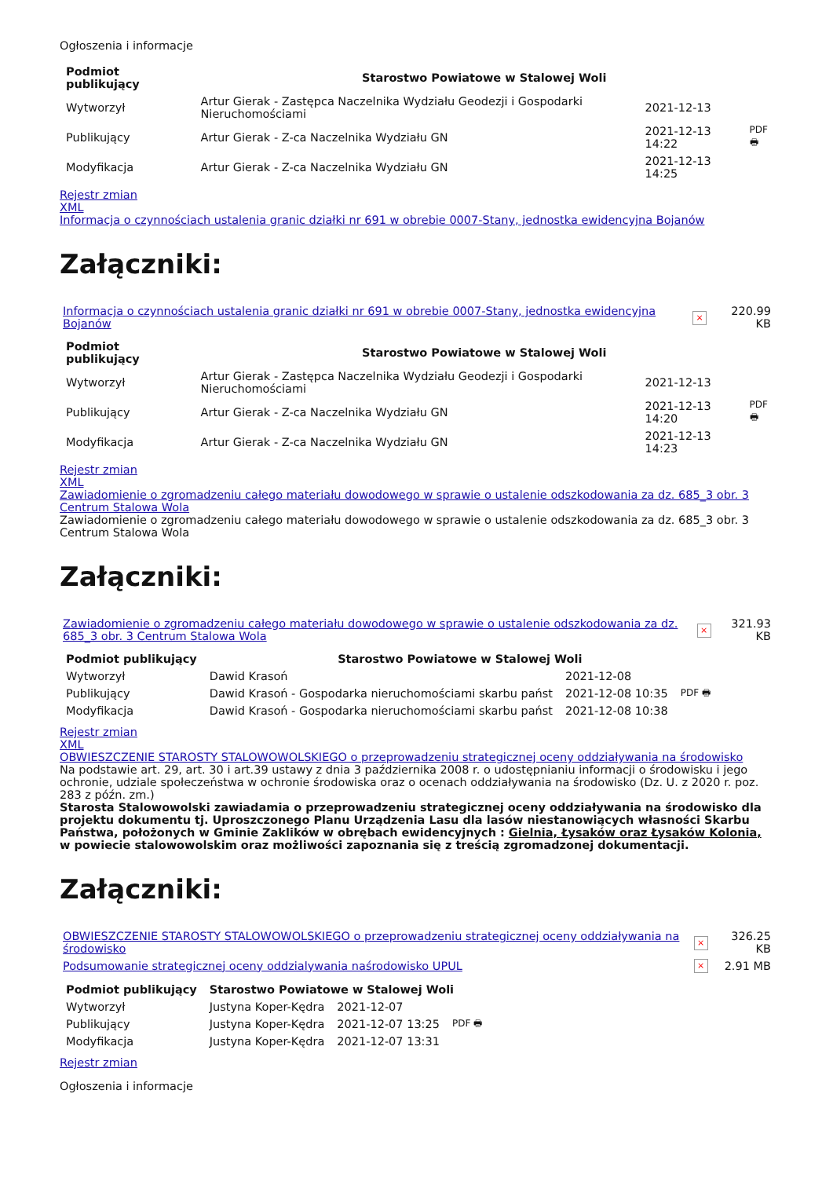Ogłoszenia i informacje
| Podmiot publikujący | Starostwo Powiatowe w Stalowej Woli | | |
| --- | --- | --- | --- |
| Wytworzył | Artur Gierak - Zastępca Naczelnika Wydziału Geodezji i Gospodarki Nieruchomościami | 2021-12-13 | PDF 🖶 |
| Publikujący | Artur Gierak - Z-ca Naczelnika Wydziału GN | 2021-12-13 14:22 | |
| Modyfikacja | Artur Gierak - Z-ca Naczelnika Wydziału GN | 2021-12-13 14:25 | |
Rejestr zmian
XML
Informacja o czynnościach ustalenia granic działki nr 691 w obrebie 0007-Stany, jednostka ewidencyjna Bojanów
Załączniki:
| Informacja o czynnościach ustalenia granic działki nr 691 w obrebie 0007-Stany, jednostka ewidencyjna Bojanów | × | 220.99 KB |
| Podmiot publikujący | Starostwo Powiatowe w Stalowej Woli | | |
| --- | --- | --- | --- |
| Wytworzył | Artur Gierak - Zastępca Naczelnika Wydziału Geodezji i Gospodarki Nieruchomościami | 2021-12-13 | PDF 🖶 |
| Publikujący | Artur Gierak - Z-ca Naczelnika Wydziału GN | 2021-12-13 14:20 | |
| Modyfikacja | Artur Gierak - Z-ca Naczelnika Wydziału GN | 2021-12-13 14:23 | |
Rejestr zmian
XML
Zawiadomienie o zgromadzeniu całego materiału dowodowego w sprawie o ustalenie odszkodowania za dz. 685_3 obr. 3 Centrum Stalowa Wola
Zawiadomienie o zgromadzeniu całego materiału dowodowego w sprawie o ustalenie odszkodowania za dz. 685_3 obr. 3 Centrum Stalowa Wola
Załączniki:
| Zawiadomienie o zgromadzeniu całego materiału dowodowego w sprawie o ustalenie odszkodowania za dz. 685_3 obr. 3 Centrum Stalowa Wola | × | 321.93 KB |
| Podmiot publikujący | Starostwo Powiatowe w Stalowej Woli | | |
| --- | --- | --- | --- |
| Wytworzył | Dawid Krasoń | 2021-12-08 | PDF 🖶 |
| Publikujący | Dawid Krasoń - Gospodarka nieruchomościami skarbu państ | 2021-12-08 10:35 | |
| Modyfikacja | Dawid Krasoń - Gospodarka nieruchomościami skarbu państ | 2021-12-08 10:38 | |
Rejestr zmian
XML
OBWIESZCZENIE STAROSTY STALOWOWOLSKIEGO o przeprowadzeniu strategicznej oceny oddziaływania na środowisko
Na podstawie art. 29, art. 30 i art.39 ustawy z dnia 3 października 2008 r. o udostępnianiu informacji o środowisku i jego ochronie, udziale społeczeństwa w ochronie środowiska oraz o ocenach oddziaływania na środowisko (Dz. U. z 2020 r. poz. 283 z późn. zm.)
Starosta Stalowowolski zawiadamia o przeprowadzeniu strategicznej oceny oddziaływania na środowisko dla projektu dokumentu tj. Uproszczonego Planu Urządzenia Lasu dla lasów niestanowiących własności Skarbu Państwa, położonych w Gminie Zaklików w obrębach ewidencyjnych : Gielnia, Łysaków oraz Łysaków Kolonia, w powiecie stalowowolskim oraz możliwości zapoznania się z treścią zgromadzonej dokumentacji.
Załączniki:
| OBWIESZCZENIE STAROSTY STALOWOWOLSKIEGO o przeprowadzeniu strategicznej oceny oddziaływania na środowisko | × | 326.25 KB |
| Podsumowanie strategicznej oceny oddzialywania naśrodowisko UPUL | × | 2.91 MB |
| Podmiot publikujący | Starostwo Powiatowe w Stalowej Woli | | |
| --- | --- | --- | --- |
| Wytworzył | Justyna Koper-Kędra | 2021-12-07 | PDF 🖶 |
| Publikujący | Justyna Koper-Kędra | 2021-12-07 13:25 | |
| Modyfikacja | Justyna Koper-Kędra | 2021-12-07 13:31 | |
Rejestr zmian
Ogłoszenia i informacje